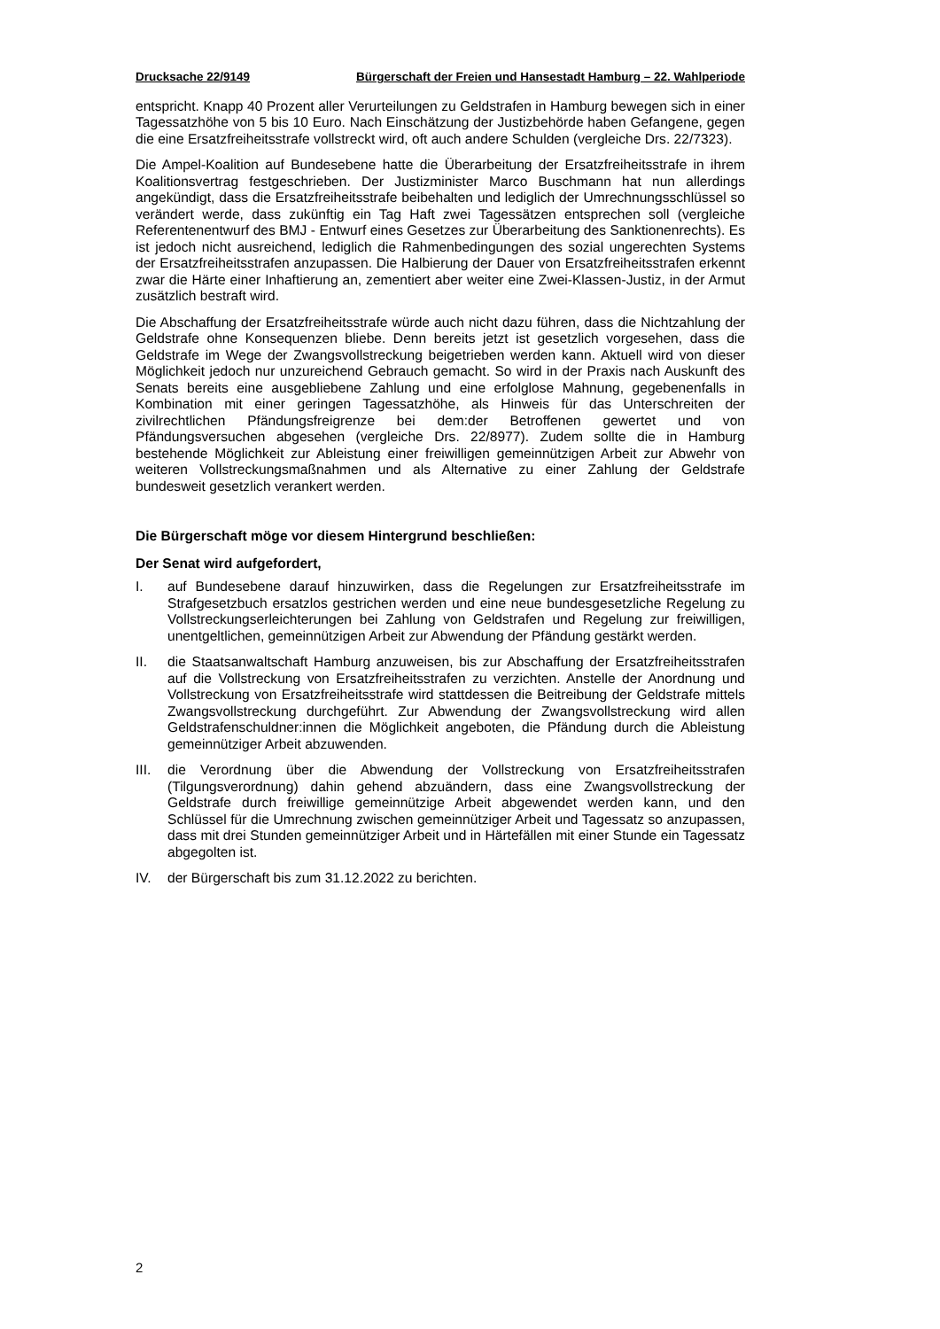Drucksache 22/9149 Bürgerschaft der Freien und Hansestadt Hamburg – 22. Wahlperiode
entspricht. Knapp 40 Prozent aller Verurteilungen zu Geldstrafen in Hamburg bewegen sich in einer Tagessatzhöhe von 5 bis 10 Euro. Nach Einschätzung der Justizbehörde haben Gefangene, gegen die eine Ersatzfreiheitsstrafe vollstreckt wird, oft auch andere Schulden (vergleiche Drs. 22/7323).
Die Ampel-Koalition auf Bundesebene hatte die Überarbeitung der Ersatzfreiheitsstrafe in ihrem Koalitionsvertrag festgeschrieben. Der Justizminister Marco Buschmann hat nun allerdings angekündigt, dass die Ersatzfreiheitsstrafe beibehalten und lediglich der Umrechnungsschlüssel so verändert werde, dass zukünftig ein Tag Haft zwei Tagessätzen entsprechen soll (vergleiche Referentenentwurf des BMJ - Entwurf eines Gesetzes zur Überarbeitung des Sanktionenrechts). Es ist jedoch nicht ausreichend, lediglich die Rahmenbedingungen des sozial ungerechten Systems der Ersatzfreiheitsstrafen anzupassen. Die Halbierung der Dauer von Ersatzfreiheitsstrafen erkennt zwar die Härte einer Inhaftierung an, zementiert aber weiter eine Zwei-Klassen-Justiz, in der Armut zusätzlich bestraft wird.
Die Abschaffung der Ersatzfreiheitsstrafe würde auch nicht dazu führen, dass die Nichtzahlung der Geldstrafe ohne Konsequenzen bliebe. Denn bereits jetzt ist gesetzlich vorgesehen, dass die Geldstrafe im Wege der Zwangsvollstreckung beigetrieben werden kann. Aktuell wird von dieser Möglichkeit jedoch nur unzureichend Gebrauch gemacht. So wird in der Praxis nach Auskunft des Senats bereits eine ausgebliebene Zahlung und eine erfolglose Mahnung, gegebenenfalls in Kombination mit einer geringen Tagessatzhöhe, als Hinweis für das Unterschreiten der zivilrechtlichen Pfändungsfreigrenze bei dem:der Betroffenen gewertet und von Pfändungsversuchen abgesehen (vergleiche Drs. 22/8977). Zudem sollte die in Hamburg bestehende Möglichkeit zur Ableistung einer freiwilligen gemeinnützigen Arbeit zur Abwehr von weiteren Vollstreckungsmaßnahmen und als Alternative zu einer Zahlung der Geldstrafe bundesweit gesetzlich verankert werden.
Die Bürgerschaft möge vor diesem Hintergrund beschließen:
Der Senat wird aufgefordert,
I. auf Bundesebene darauf hinzuwirken, dass die Regelungen zur Ersatzfreiheitsstrafe im Strafgesetzbuch ersatzlos gestrichen werden und eine neue bundesgesetzliche Regelung zu Vollstreckungserleichterungen bei Zahlung von Geldstrafen und Regelung zur freiwilligen, unentgeltlichen, gemeinnützigen Arbeit zur Abwendung der Pfändung gestärkt werden.
II. die Staatsanwaltschaft Hamburg anzuweisen, bis zur Abschaffung der Ersatzfreiheitsstrafen auf die Vollstreckung von Ersatzfreiheitsstrafen zu verzichten. Anstelle der Anordnung und Vollstreckung von Ersatzfreiheitsstrafe wird stattdessen die Beitreibung der Geldstrafe mittels Zwangsvollstreckung durchgeführt. Zur Abwendung der Zwangsvollstreckung wird allen Geldstrafenschuldner:innen die Möglichkeit angeboten, die Pfändung durch die Ableistung gemeinnütziger Arbeit abzuwenden.
III. die Verordnung über die Abwendung der Vollstreckung von Ersatzfreiheitsstrafen (Tilgungsverordnung) dahin gehend abzuändern, dass eine Zwangsvollstreckung der Geldstrafe durch freiwillige gemeinnützige Arbeit abgewendet werden kann, und den Schlüssel für die Umrechnung zwischen gemeinnütziger Arbeit und Tagessatz so anzupassen, dass mit drei Stunden gemeinnütziger Arbeit und in Härtefällen mit einer Stunde ein Tagessatz abgegolten ist.
IV. der Bürgerschaft bis zum 31.12.2022 zu berichten.
2